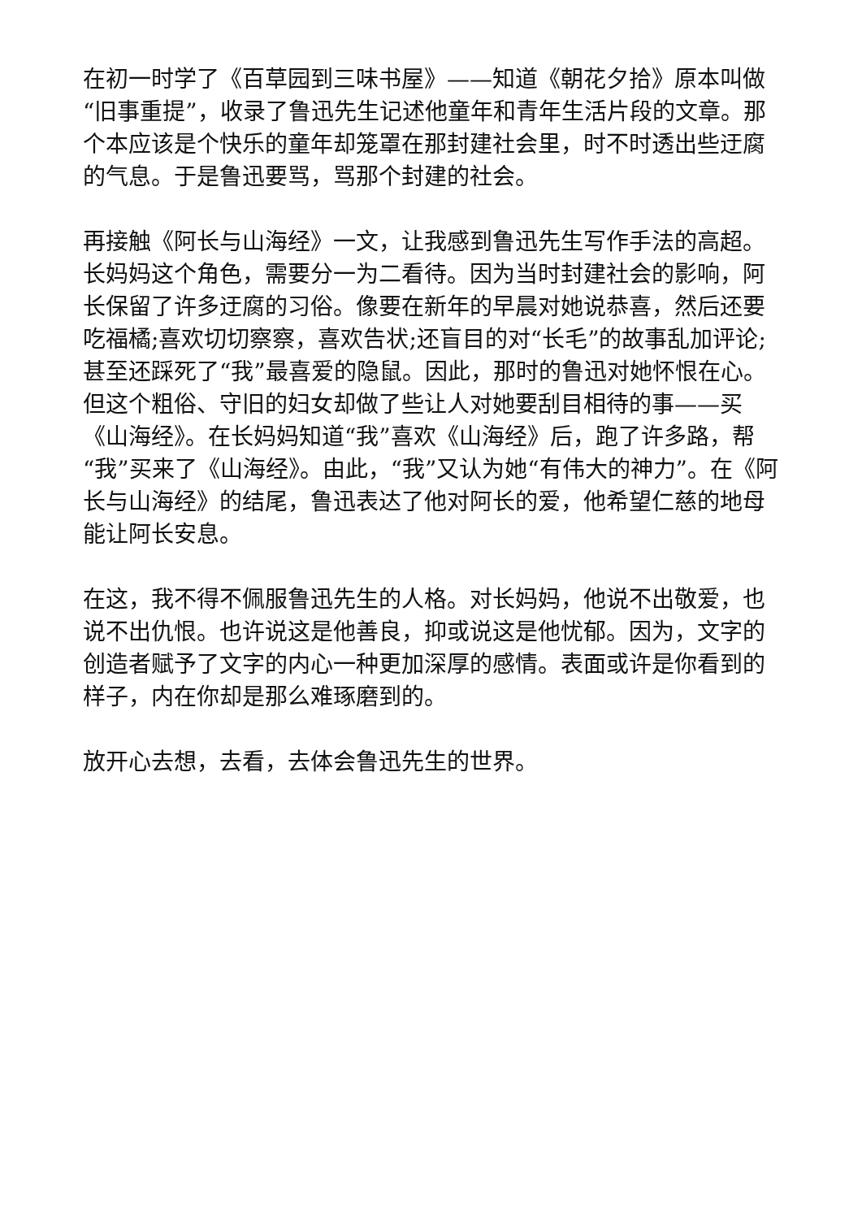在初一时学了《百草园到三味书屋》——知道《朝花夕拾》原本叫做“旧事重提”，收录了鲁迅先生记述他童年和青年生活片段的文章。那个本应该是个快乐的童年却笼罩在那封建社会里，时不时透出些迂腐的气息。于是鲁迅要骂，骂那个封建的社会。
再接触《阿长与山海经》一文，让我感到鲁迅先生写作手法的高超。长妈妈这个角色，需要分一为二看待。因为当时封建社会的影响，阿长保留了许多迂腐的习俗。像要在新年的早晨对她说恭喜，然后还要吃福橘;喜欢切切察察，喜欢告状;还盲目的对“长毛”的故事乱加评论;甚至还踩死了“我”最喜爱的隐鼠。因此，那时的鲁迅对她怀恨在心。但这个粗俗、守旧的妇女却做了些让人对她要刮目相待的事——买《山海经》。在长妈妈知道“我”喜欢《山海经》后，跑了许多路，帮“我”买来了《山海经》。由此，“我”又认为她“有伟大的神力”。在《阿长与山海经》的结尾，鲁迅表达了他对阿长的爱，他希望仁慈的地母能让阿长安息。
在这，我不得不佩服鲁迅先生的人格。对长妈妈，他说不出敬爱，也说不出仇恨。也许说这是他善良，抑或说这是他忧郁。因为，文字的创造者赋予了文字的内心一种更加深厚的感情。表面或许是你看到的样子，内在你却是那么难琢磨到的。
放开心去想，去看，去体会鲁迅先生的世界。